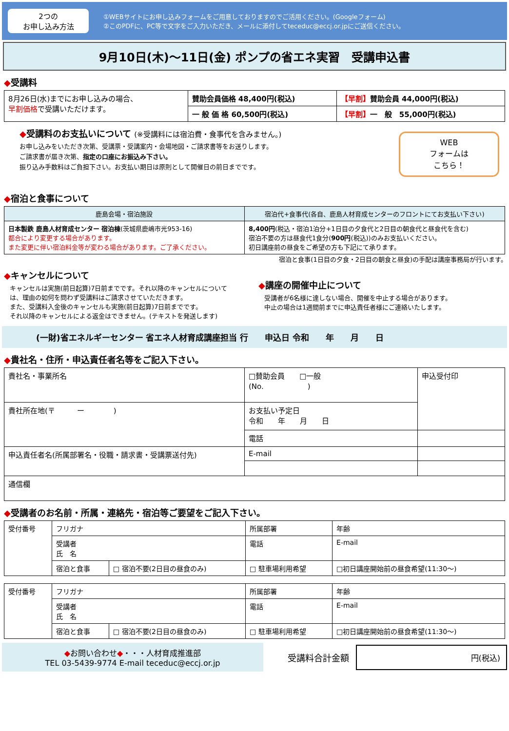2つの
お申し込み方法
①WEBサイトにお申し込みフォームをご用意しておりますのでご活用ください。(Googleフォーム)
②このPDFに、PC等で文字をご入力いただき、メールに添付してteceduc@eccj.or.jpにご送信ください。
9月10日(木)～11日(金) ポンプの省エネ実習　受講申込書
◆受講料
| 8月26日(水)までにお申し込みの場合、 早割価格 で受講いただけます。 | 賛助会員価格 48,400円(税込) | 【早割】 賛助会員 44,000円(税込) |
| | 一 般 価 格 60,500円(税込) | 【早割】 一 般 55,000円(税込) |
◆受講料のお支払いについて (※受講料には宿泊費・食事代を含みません。)
お申し込みをいただき次第、受講票・受講案内・会場地図・ご請求書等をお送りします。
ご請求書が届き次第、指定の口座にお振込み下さい。
振り込み手数料はご負担下さい。お支払い期日は原則として開催日の前日までです。
WEB
フォームは
こちら！
◆宿泊と食事について
| 鹿島会場・宿泊施設 | 宿泊代+食事代(各自、鹿島人材育成センターのフロントにてお支払い下さい) |
| --- | --- |
| 日本製鉄 鹿島人材育成センター 宿泊棟 (茨城県鹿嶋市光953-16) 都合により変更する場合があります。 また変更に伴い宿泊料金等が変わる場合があります。ご了承ください。 | 8,400円 (税込・宿泊1泊分+1日目の夕食代と2日目の朝食代と昼食代を含む) 宿泊不要の方は昼食代1食分( 900円 (税込))のみお支払いください。 初日講座前の昼食をご希望の方も下記にて承ります。 |
宿泊と食事(1日目の夕食・2日目の朝食と昼食)の手配は講座事務局が行います。
◆キャンセルについて
キャンセルは実施(前日起算)7日前までです。それ以降のキャンセルについては、理由の如何を問わず受講料はご請求させていただきます。
また、受講料入金後のキャンセルも実施(前日起算)7日前までです。
それ以降のキャンセルによる返金はできません。(テキストを発送します)
◆講座の開催中止について
受講者が6名様に達しない場合、開催を中止する場合があります。
中止の場合は1週間前までに申込責任者様にご連絡いたします。
(一財)省エネルギーセンター 省エネ人材育成講座担当 行　　申込日 令和　　年　　月　　日
◆貴社名・住所・申込責任者名等をご記入下さい。
| 貴社名・事業所名 | □賛助会員 □一般 (No. ) | | 申込受付印 |
| 貴社所在地(〒 ー ) | お支払い予定日 令和 年 月 日 | | |
| | 電話 | | |
| 申込責任者名(所属部署名・役職・請求書・受講票送付先) | E-mail | | |
| 通信欄 | | | |
◆受講者のお名前・所属・連絡先・宿泊等ご要望をご記入下さい。
| 受付番号 | フリガナ | | 所属部署 | | 年齢 |
| | 受講者 氏 名 | | 電話 | E-mail | |
| | 宿泊と食事 | □ 宿泊不要(2日目の昼食のみ) | □ 駐車場利用希望 | □初日講座開始前の昼食希望(11:30～) | |
| 受付番号 | フリガナ | | 所属部署 | | 年齢 |
| | 受講者 氏 名 | | 電話 | E-mail | |
| | 宿泊と食事 | □ 宿泊不要(2日目の昼食のみ) | □ 駐車場利用希望 | □初日講座開始前の昼食希望(11:30～) | |
◆お問い合わせ◆・・・人材育成推進部
TEL 03-5439-9774 E-mail teceduc@eccj.or.jp
受講料合計金額
円(税込)